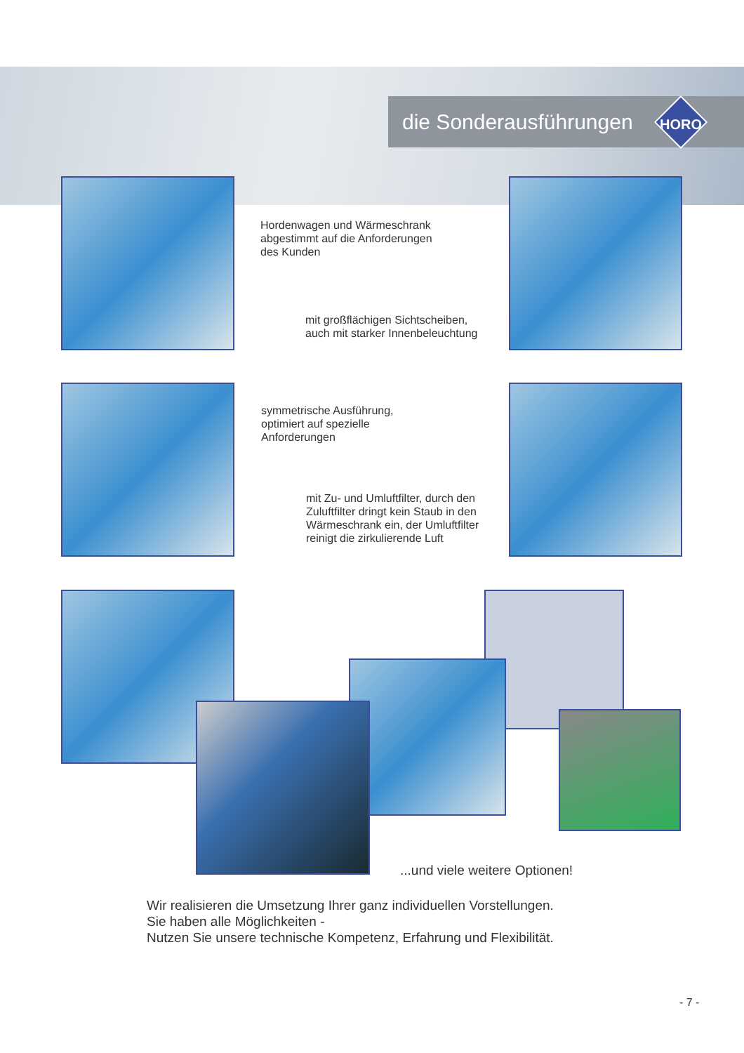die Sonderausführungen HORO
Hordenwagen und Wärmeschrank
abgestimmt auf die Anforderungen
des Kunden
mit großflächigen Sichtscheiben,
auch mit starker Innenbeleuchtung
symmetrische Ausführung,
optimiert auf spezielle
Anforderungen
mit Zu- und Umluftfilter, durch den
Zuluftfilter dringt kein Staub in den
Wärmeschrank ein, der Umluftfilter
reinigt die zirkulierende Luft
...und viele weitere Optionen!
Wir realisieren die Umsetzung Ihrer ganz individuellen Vorstellungen.
Sie haben alle Möglichkeiten -
Nutzen Sie unsere technische Kompetenz, Erfahrung und Flexibilität.
- 7 -